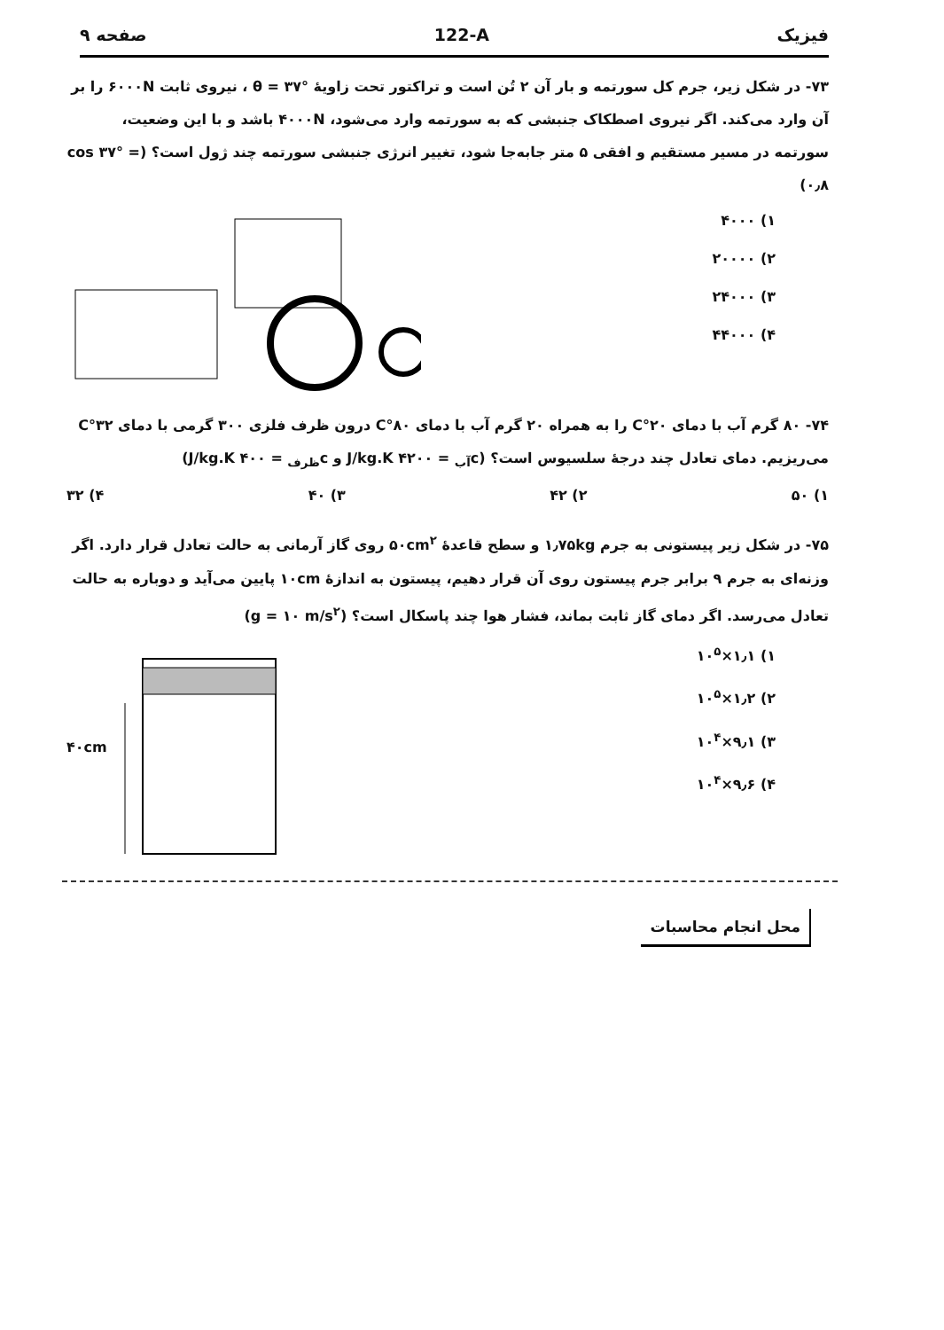فیزیک 122-A صفحه ۹
۷۳- در شکل زیر، جرم کل سورتمه و بار آن ۲ تُن است و تراکتور تحت زاویهٔ θ = ۳۷° ، نیروی ثابت ۶۰۰۰N را بر آن وارد می‌کند. اگر نیروی اصطکاک جنبشی که به سورتمه وارد می‌شود، ۴۰۰۰N باشد و با این وضعیت، سورتمه در مسیر مستقیم و افقی ۵ متر جابه‌جا شود، تغییر انرژی جنبشی سورتمه چند ژول است؟ (cos ۳۷° = ۰٫۸)
۱) ۴۰۰۰
۲) ۲۰۰۰۰
۳) ۲۴۰۰۰
۴) ۴۴۰۰۰
۷۴- ۸۰ گرم آب با دمای ۲۰°C را به همراه ۲۰ گرم آب با دمای ۸۰°C درون ظرف فلزی ۳۰۰ گرمی با دمای ۳۲°C می‌ریزیم. دمای تعادل چند درجهٔ سلسیوس است؟ (c<sub>آب</sub> = ۴۲۰۰ J/kg.K و c<sub>ظرف</sub> = ۴۰۰ J/kg.K)
۱) ۵۰ ۲) ۴۲ ۳) ۴۰ ۴) ۳۲
۷۵- در شکل زیر پیستونی به جرم ۱٫۷۵kg و سطح قاعدهٔ ۵۰cm<sup>۲</sup> روی گاز آرمانی به حالت تعادل قرار دارد. اگر وزنه‌ای به جرم ۹ برابر جرم پیستون روی آن قرار دهیم، پیستون به اندازهٔ ۱۰cm پایین می‌آید و دوباره به حالت تعادل می‌رسد. اگر دمای گاز ثابت بماند، فشار هوا چند پاسکال است؟ (g = ۱۰ m/s<sup>۲</sup>)
۱) ۱٫۱×۱۰<sup>۵</sup>
۲) ۱٫۲×۱۰<sup>۵</sup>
۳) ۹٫۱×۱۰<sup>۴</sup>
۴) ۹٫۶×۱۰<sup>۴</sup>
۴۰cm
محل انجام محاسبات